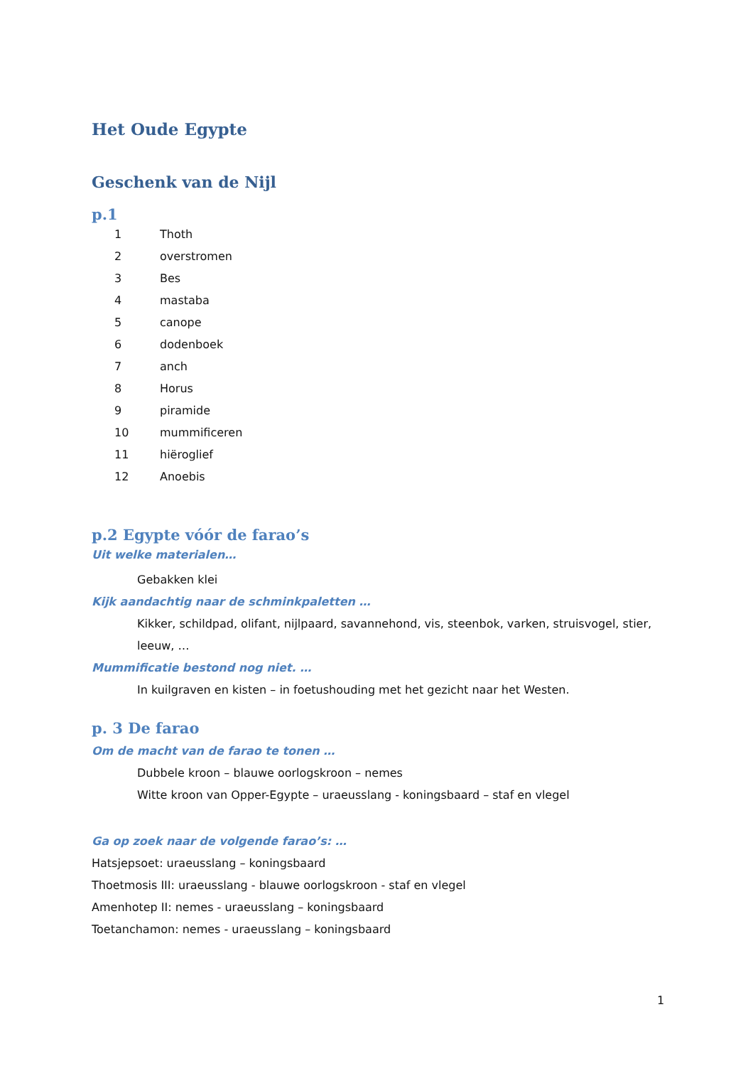Het Oude Egypte
Geschenk van de Nijl
p.1
1 Thoth
2 overstromen
3 Bes
4 mastaba
5 canope
6 dodenboek
7 anch
8 Horus
9 piramide
10 mummificeren
11 hiëroglief
12 Anoebis
p.2 Egypte vóór de farao’s
Uit welke materialen…
Gebakken klei
Kijk aandachtig naar de schminkpaletten …
Kikker, schildpad, olifant, nijlpaard, savannehond, vis, steenbok, varken, struisvogel, stier, leeuw, …
Mummificatie bestond nog niet. …
In kuilgraven en kisten – in foetushouding met het gezicht naar het Westen.
p. 3 De farao
Om de macht van de farao te tonen …
Dubbele kroon – blauwe oorlogskroon – nemes
Witte kroon van Opper-Egypte – uraeusslang - koningsbaard – staf en vlegel
Ga op zoek naar de volgende farao’s: …
Hatsjepsoet: uraeusslang – koningsbaard
Thoetmosis III: uraeusslang - blauwe oorlogskroon - staf en vlegel
Amenhotep II: nemes - uraeusslang – koningsbaard
Toetanchamon: nemes - uraeusslang – koningsbaard
1